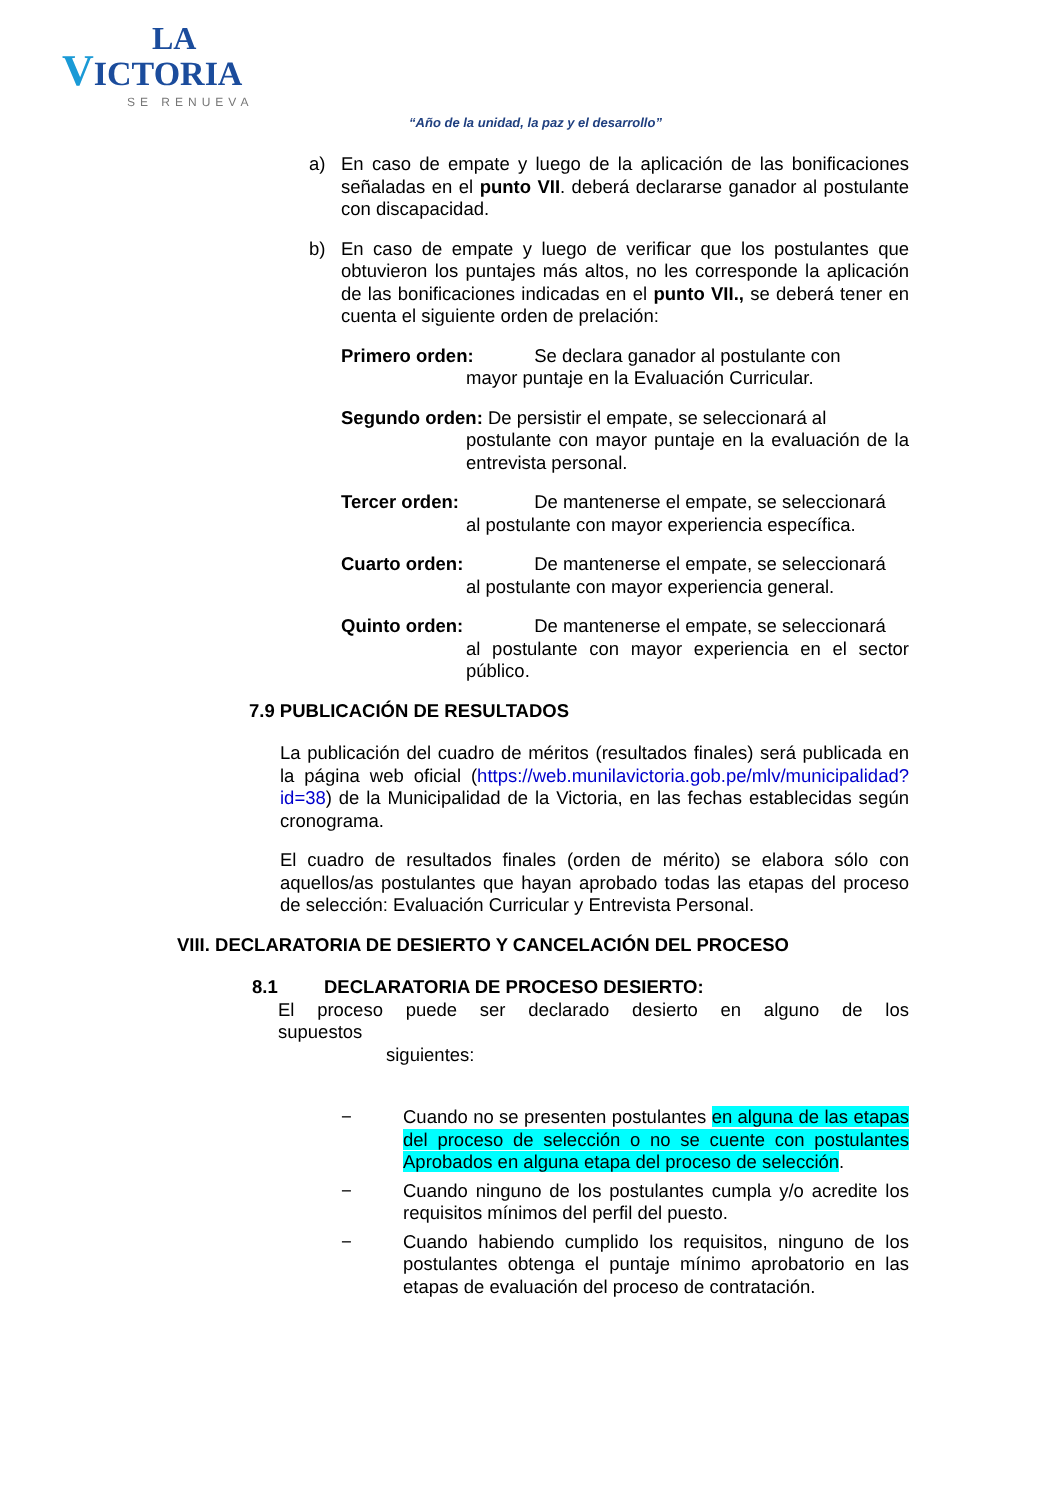LA
VICTORIA
SE RENUEVA
“Año de la unidad, la paz y el desarrollo”
a) En caso de empate y luego de la aplicación de las bonificaciones señaladas en el punto VII. deberá declararse ganador al postulante con discapacidad.
b) En caso de empate y luego de verificar que los postulantes que obtuvieron los puntajes más altos, no les corresponde la aplicación de las bonificaciones indicadas en el punto VII., se deberá tener en cuenta el siguiente orden de prelación:
Primero orden: Se declara ganador al postulante con
mayor puntaje en la Evaluación Curricular.
Segundo orden: De persistir el empate, se seleccionará al
postulante con mayor puntaje en la evaluación de la entrevista personal.
Tercer orden: De mantenerse el empate, se seleccionará
al postulante con mayor experiencia específica.
Cuarto orden: De mantenerse el empate, se seleccionará
al postulante con mayor experiencia general.
Quinto orden: De mantenerse el empate, se seleccionará
al postulante con mayor experiencia en el sector público.
7.9 PUBLICACIÓN DE RESULTADOS
La publicación del cuadro de méritos (resultados finales) será publicada en la página web oficial (https://web.munilavictoria.gob.pe/mlv/municipalidad?id=38) de la Municipalidad de la Victoria, en las fechas establecidas según cronograma.
El cuadro de resultados finales (orden de mérito) se elabora sólo con aquellos/as postulantes que hayan aprobado todas las etapas del proceso de selección: Evaluación Curricular y Entrevista Personal.
VIII. DECLARATORIA DE DESIERTO Y CANCELACIÓN DEL PROCESO
8.1 DECLARATORIA DE PROCESO DESIERTO:
El proceso puede ser declarado desierto en alguno de los supuestos
siguientes:
− Cuando no se presenten postulantes en alguna de las etapas del proceso de selección o no se cuente con postulantes Aprobados en alguna etapa del proceso de selección.
− Cuando ninguno de los postulantes cumpla y/o acredite los requisitos mínimos del perfil del puesto.
− Cuando habiendo cumplido los requisitos, ninguno de los postulantes obtenga el puntaje mínimo aprobatorio en las etapas de evaluación del proceso de contratación.